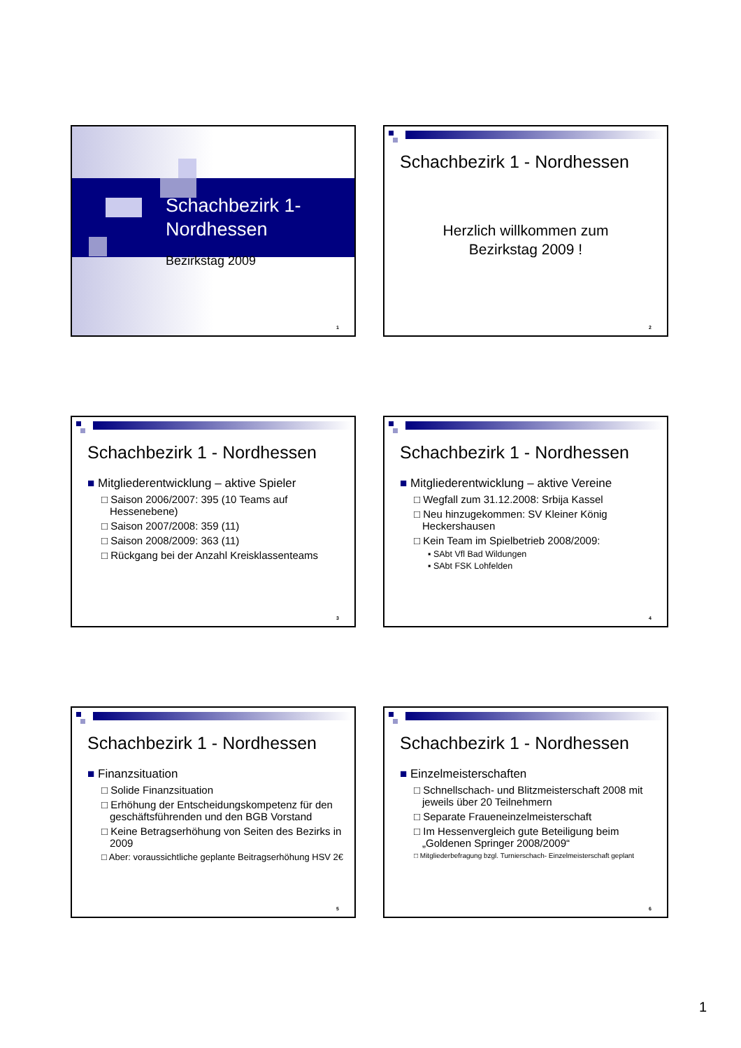Schachbezirk 1-
Nordhessen
Bezirkstag 2009
1
Schachbezirk 1 - Nordhessen
Herzlich willkommen zum
Bezirkstag 2009 !
2
Schachbezirk 1 - Nordhessen
■ Mitgliederentwicklung – aktive Spieler
□ Saison 2006/2007: 395 (10 Teams auf Hessenebene)
□ Saison 2007/2008: 359 (11)
□ Saison 2008/2009: 363 (11)
□ Rückgang bei der Anzahl Kreisklassenteams
3
Schachbezirk 1 - Nordhessen
■ Mitgliederentwicklung – aktive Vereine
□ Wegfall zum 31.12.2008: Srbija Kassel
□ Neu hinzugekommen: SV Kleiner König Heckershausen
□ Kein Team im Spielbetrieb 2008/2009:
▪ SAbt Vfl Bad Wildungen
▪ SAbt FSK Lohfelden
4
Schachbezirk 1 - Nordhessen
■ Finanzsituation
□ Solide Finanzsituation
□ Erhöhung der Entscheidungskompetenz für den geschäftsführenden und den BGB Vorstand
□ Keine Betragserhöhung von Seiten des Bezirks in 2009
□ Aber: voraussichtliche geplante Beitragserhöhung HSV 2€
5
Schachbezirk 1 - Nordhessen
■ Einzelmeisterschaften
□ Schnellschach- und Blitzmeisterschaft 2008 mit jeweils über 20 Teilnehmern
□ Separate Fraueneinzelmeisterschaft
□ Im Hessenvergleich gute Beteiligung beim „Goldenen Springer 2008/2009“
□ Mitgliederbefragung bzgl. Turnierschach- Einzelmeisterschaft geplant
6
1